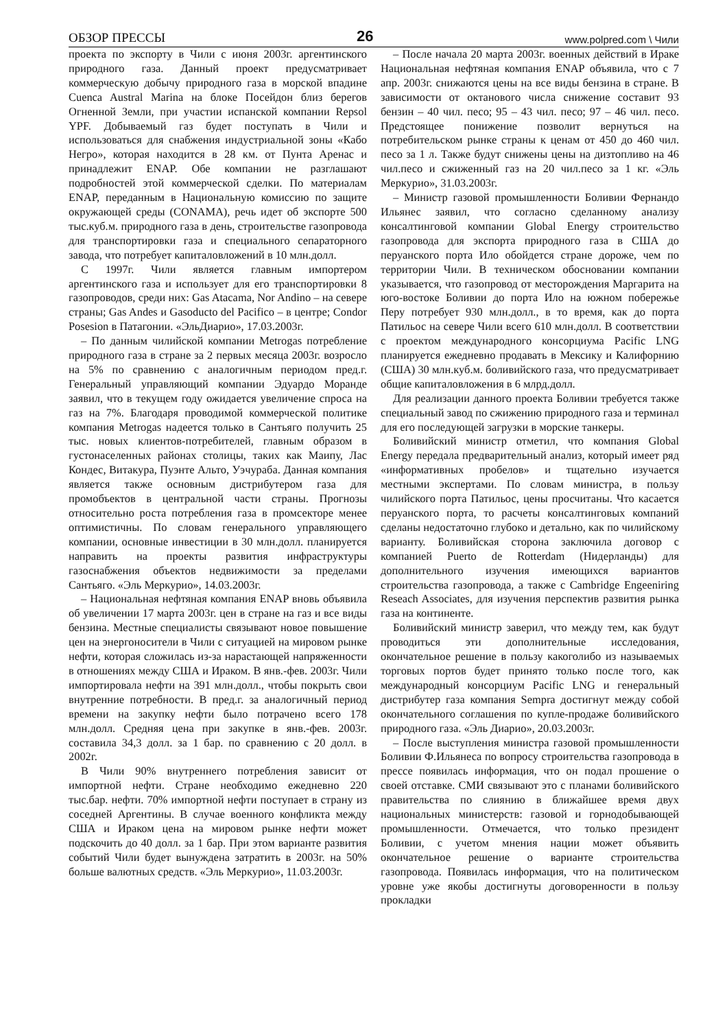ОБЗОР ПРЕССЫ 26 www.polpred.com \ Чили
проекта по экспорту в Чили с июня 2003г. аргентинского природного газа. Данный проект предусматривает коммерческую добычу природного газа в морской впадине Cuenca Austral Marina на блоке Посейдон близ берегов Огненной Земли, при участии испанской компании Repsol YPF. Добываемый газ будет поступать в Чили и использоваться для снабжения индустриальной зоны «Кабо Негро», которая находится в 28 км. от Пунта Аренас и принадлежит ENAP. Обе компании не разглашают подробностей этой коммерческой сделки. По материалам ENAP, переданным в Национальную комиссию по защите окружающей среды (CONAMA), речь идет об экспорте 500 тыс.куб.м. природного газа в день, строительстве газопровода для транспортировки газа и специального сепараторного завода, что потребует капиталовложений в 10 млн.долл.
С 1997г. Чили является главным импортером аргентинского газа и использует для его транспортировки 8 газопроводов, среди них: Gas Atacama, Nor Andino – на севере страны; Gas Andes и Gasoducto del Pacifico – в центре; Condor Posesion в Патагонии. «ЭльДиарио», 17.03.2003г.
– По данным чилийской компании Metrogas потребление природного газа в стране за 2 первых месяца 2003г. возросло на 5% по сравнению с аналогичным периодом пред.г. Генеральный управляющий компании Эдуардо Моранде заявил, что в текущем году ожидается увеличение спроса на газ на 7%. Благодаря проводимой коммерческой политике компания Metrogas надеется только в Сантьяго получить 25 тыс. новых клиентов-потребителей, главным образом в густонаселенных районах столицы, таких как Маипу, Лас Кондес, Витакура, Пуэнте Альто, Уэчураба. Данная компания является также основным дистрибутером газа для промобъектов в центральной части страны. Прогнозы относительно роста потребления газа в промсекторе менее оптимистичны. По словам генерального управляющего компании, основные инвестиции в 30 млн.долл. планируется направить на проекты развития инфраструктуры газоснабжения объектов недвижимости за пределами Сантьяго. «Эль Меркурио», 14.03.2003г.
– Национальная нефтяная компания ENAP вновь объявила об увеличении 17 марта 2003г. цен в стране на газ и все виды бензина. Местные специалисты связывают новое повышение цен на энергоносители в Чили с ситуацией на мировом рынке нефти, которая сложилась из-за нарастающей напряженности в отношениях между США и Ираком. В янв.-фев. 2003г. Чили импортировала нефти на 391 млн.долл., чтобы покрыть свои внутренние потребности. В пред.г. за аналогичный период времени на закупку нефти было потрачено всего 178 млн.долл. Средняя цена при закупке в янв.-фев. 2003г. составила 34,3 долл. за 1 бар. по сравнению с 20 долл. в 2002г.
В Чили 90% внутреннего потребления зависит от импортной нефти. Стране необходимо ежедневно 220 тыс.бар. нефти. 70% импортной нефти поступает в страну из соседней Аргентины. В случае военного конфликта между США и Ираком цена на мировом рынке нефти может подскочить до 40 долл. за 1 бар. При этом варианте развития событий Чили будет вынуждена затратить в 2003г. на 50% больше валютных средств. «Эль Меркурио», 11.03.2003г.
– После начала 20 марта 2003г. военных действий в Ираке Национальная нефтяная компания ENAP объявила, что с 7 апр. 2003г. снижаются цены на все виды бензина в стране. В зависимости от октанового числа снижение составит 93 бензин – 40 чил. песо; 95 – 43 чил. песо; 97 – 46 чил. песо. Предстоящее понижение позволит вернуться на потребительском рынке страны к ценам от 450 до 460 чил. песо за 1 л. Также будут снижены цены на дизтопливо на 46 чил.песо и сжиженный газ на 20 чил.песо за 1 кг. «Эль Меркурио», 31.03.2003г.
– Министр газовой промышленности Боливии Фернандо Ильянес заявил, что согласно сделанному анализу консалтинговой компании Global Energy строительство газопровода для экспорта природного газа в США до перуанского порта Ило обойдется стране дороже, чем по территории Чили. В техническом обосновании компании указывается, что газопровод от месторождения Маргарита на юго-востоке Боливии до порта Ило на южном побережье Перу потребует 930 млн.долл., в то время, как до порта Патильос на севере Чили всего 610 млн.долл. В соответствии с проектом международного консорциума Pacific LNG планируется ежедневно продавать в Мексику и Калифорнию (США) 30 млн.куб.м. боливийского газа, что предусматривает общие капиталовложения в 6 млрд.долл.
Для реализации данного проекта Боливии требуется также специальный завод по сжижению природного газа и терминал для его последующей загрузки в морские танкеры.
Боливийский министр отметил, что компания Global Energy передала предварительный анализ, который имеет ряд «информативных пробелов» и тщательно изучается местными экспертами. По словам министра, в пользу чилийского порта Патильос, цены просчитаны. Что касается перуанского порта, то расчеты консалтинговых компаний сделаны недостаточно глубоко и детально, как по чилийскому варианту. Боливийская сторона заключила договор с компанией Puerto de Rotterdam (Нидерланды) для дополнительного изучения имеющихся вариантов строительства газопровода, а также с Cambridge Engeeniring Reseach Associates, для изучения перспектив развития рынка газа на континенте.
Боливийский министр заверил, что между тем, как будут проводиться эти дополнительные исследования, окончательное решение в пользу какоголибо из называемых торговых портов будет принято только после того, как международный консорциум Pacific LNG и генеральный дистрибутер газа компания Sempra достигнут между собой окончательного соглашения по купле-продаже боливийского природного газа. «Эль Диарио», 20.03.2003г.
– После выступления министра газовой промышленности Боливии Ф.Ильянеса по вопросу строительства газопровода в прессе появилась информация, что он подал прошение о своей отставке. СМИ связывают это с планами боливийского правительства по слиянию в ближайшее время двух национальных министерств: газовой и горнодобывающей промышленности. Отмечается, что только президент Боливии, с учетом мнения нации может объявить окончательное решение о варианте строительства газопровода. Появилась информация, что на политическом уровне уже якобы достигнуты договоренности в пользу прокладки